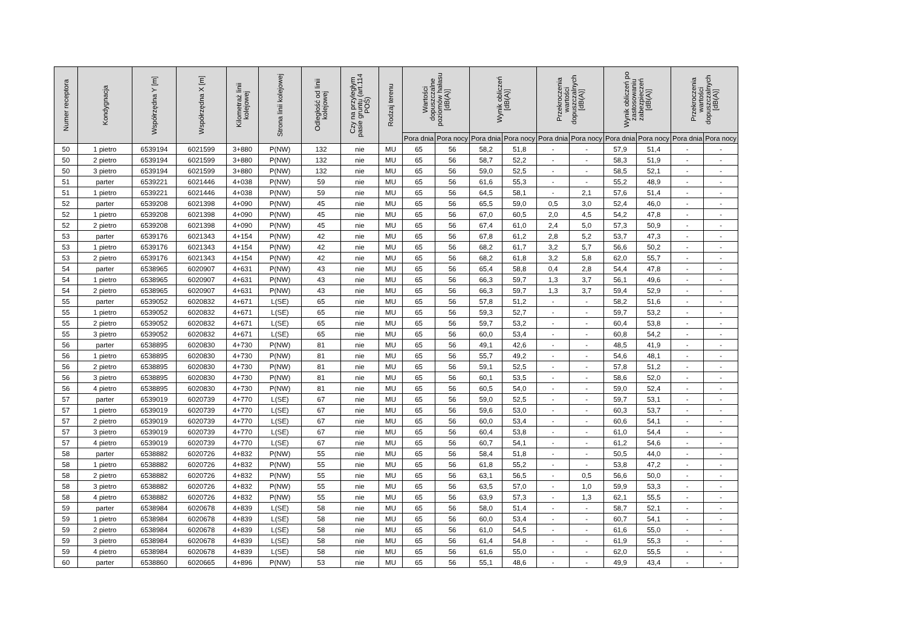| Numer receptora | Kondygnacja | Współrzędna Y [m] | Współrzędna X [m] | Kilometraż linii kolejowej | Strona linii kolejowej | Odległość od linii kolejowej | Czy na przyległym pasie gruntu (art.114 POŚ) | Rodzaj terenu | Wartości dopuszczalne poziomów hałasu [dB(A)] | | Wynik obliczeń [dB(A)] | | Przekroczenia wartości dopuszczalnych [dB(A)] | | Wynik obliczeń po zastosowaniu zabezpieczeń [dB(A)] | | Przekroczenia wartości dopuszczalnych [dB(A)] | |
| --- | --- | --- | --- | --- | --- | --- | --- | --- | --- | --- | --- | --- | --- | --- | --- | --- | --- | --- |
| | | | | | | | | | Pora dnia | Pora nocy | Pora dnia | Pora nocy | Pora dnia | Pora nocy | Pora dnia | Pora nocy | Pora dnia | Pora nocy |
| 50 | 1 pietro | 6539194 | 6021599 | 3+880 | P(NW) | 132 | nie | MU | 65 | 56 | 58,2 | 51,8 | - | - | 57,9 | 51,4 | - | - |
| 50 | 2 pietro | 6539194 | 6021599 | 3+880 | P(NW) | 132 | nie | MU | 65 | 56 | 58,7 | 52,2 | - | - | 58,3 | 51,9 | - | - |
| 50 | 3 pietro | 6539194 | 6021599 | 3+880 | P(NW) | 132 | nie | MU | 65 | 56 | 59,0 | 52,5 | - | - | 58,5 | 52,1 | - | - |
| 51 | parter | 6539221 | 6021446 | 4+038 | P(NW) | 59 | nie | MU | 65 | 56 | 61,6 | 55,3 | - | - | 55,2 | 48,9 | - | - |
| 51 | 1 pietro | 6539221 | 6021446 | 4+038 | P(NW) | 59 | nie | MU | 65 | 56 | 64,5 | 58,1 | - | 2,1 | 57,6 | 51,4 | - | - |
| 52 | parter | 6539208 | 6021398 | 4+090 | P(NW) | 45 | nie | MU | 65 | 56 | 65,5 | 59,0 | 0,5 | 3,0 | 52,4 | 46,0 | - | - |
| 52 | 1 pietro | 6539208 | 6021398 | 4+090 | P(NW) | 45 | nie | MU | 65 | 56 | 67,0 | 60,5 | 2,0 | 4,5 | 54,2 | 47,8 | - | - |
| 52 | 2 pietro | 6539208 | 6021398 | 4+090 | P(NW) | 45 | nie | MU | 65 | 56 | 67,4 | 61,0 | 2,4 | 5,0 | 57,3 | 50,9 | - | - |
| 53 | parter | 6539176 | 6021343 | 4+154 | P(NW) | 42 | nie | MU | 65 | 56 | 67,8 | 61,2 | 2,8 | 5,2 | 53,7 | 47,3 | - | - |
| 53 | 1 pietro | 6539176 | 6021343 | 4+154 | P(NW) | 42 | nie | MU | 65 | 56 | 68,2 | 61,7 | 3,2 | 5,7 | 56,6 | 50,2 | - | - |
| 53 | 2 pietro | 6539176 | 6021343 | 4+154 | P(NW) | 42 | nie | MU | 65 | 56 | 68,2 | 61,8 | 3,2 | 5,8 | 62,0 | 55,7 | - | - |
| 54 | parter | 6538965 | 6020907 | 4+631 | P(NW) | 43 | nie | MU | 65 | 56 | 65,4 | 58,8 | 0,4 | 2,8 | 54,4 | 47,8 | - | - |
| 54 | 1 pietro | 6538965 | 6020907 | 4+631 | P(NW) | 43 | nie | MU | 65 | 56 | 66,3 | 59,7 | 1,3 | 3,7 | 56,1 | 49,6 | - | - |
| 54 | 2 pietro | 6538965 | 6020907 | 4+631 | P(NW) | 43 | nie | MU | 65 | 56 | 66,3 | 59,7 | 1,3 | 3,7 | 59,4 | 52,9 | - | - |
| 55 | parter | 6539052 | 6020832 | 4+671 | L(SE) | 65 | nie | MU | 65 | 56 | 57,8 | 51,2 | - | - | 58,2 | 51,6 | - | - |
| 55 | 1 pietro | 6539052 | 6020832 | 4+671 | L(SE) | 65 | nie | MU | 65 | 56 | 59,3 | 52,7 | - | - | 59,7 | 53,2 | - | - |
| 55 | 2 pietro | 6539052 | 6020832 | 4+671 | L(SE) | 65 | nie | MU | 65 | 56 | 59,7 | 53,2 | - | - | 60,4 | 53,8 | - | - |
| 55 | 3 pietro | 6539052 | 6020832 | 4+671 | L(SE) | 65 | nie | MU | 65 | 56 | 60,0 | 53,4 | - | - | 60,8 | 54,2 | - | - |
| 56 | parter | 6538895 | 6020830 | 4+730 | P(NW) | 81 | nie | MU | 65 | 56 | 49,1 | 42,6 | - | - | 48,5 | 41,9 | - | - |
| 56 | 1 pietro | 6538895 | 6020830 | 4+730 | P(NW) | 81 | nie | MU | 65 | 56 | 55,7 | 49,2 | - | - | 54,6 | 48,1 | - | - |
| 56 | 2 pietro | 6538895 | 6020830 | 4+730 | P(NW) | 81 | nie | MU | 65 | 56 | 59,1 | 52,5 | - | - | 57,8 | 51,2 | - | - |
| 56 | 3 pietro | 6538895 | 6020830 | 4+730 | P(NW) | 81 | nie | MU | 65 | 56 | 60,1 | 53,5 | - | - | 58,6 | 52,0 | - | - |
| 56 | 4 pietro | 6538895 | 6020830 | 4+730 | P(NW) | 81 | nie | MU | 65 | 56 | 60,5 | 54,0 | - | - | 59,0 | 52,4 | - | - |
| 57 | parter | 6539019 | 6020739 | 4+770 | L(SE) | 67 | nie | MU | 65 | 56 | 59,0 | 52,5 | - | - | 59,7 | 53,1 | - | - |
| 57 | 1 pietro | 6539019 | 6020739 | 4+770 | L(SE) | 67 | nie | MU | 65 | 56 | 59,6 | 53,0 | - | - | 60,3 | 53,7 | - | - |
| 57 | 2 pietro | 6539019 | 6020739 | 4+770 | L(SE) | 67 | nie | MU | 65 | 56 | 60,0 | 53,4 | - | - | 60,6 | 54,1 | - | - |
| 57 | 3 pietro | 6539019 | 6020739 | 4+770 | L(SE) | 67 | nie | MU | 65 | 56 | 60,4 | 53,8 | - | - | 61,0 | 54,4 | - | - |
| 57 | 4 pietro | 6539019 | 6020739 | 4+770 | L(SE) | 67 | nie | MU | 65 | 56 | 60,7 | 54,1 | - | - | 61,2 | 54,6 | - | - |
| 58 | parter | 6538882 | 6020726 | 4+832 | P(NW) | 55 | nie | MU | 65 | 56 | 58,4 | 51,8 | - | - | 50,5 | 44,0 | - | - |
| 58 | 1 pietro | 6538882 | 6020726 | 4+832 | P(NW) | 55 | nie | MU | 65 | 56 | 61,8 | 55,2 | - | - | 53,8 | 47,2 | - | - |
| 58 | 2 pietro | 6538882 | 6020726 | 4+832 | P(NW) | 55 | nie | MU | 65 | 56 | 63,1 | 56,5 | - | 0,5 | 56,6 | 50,0 | - | - |
| 58 | 3 pietro | 6538882 | 6020726 | 4+832 | P(NW) | 55 | nie | MU | 65 | 56 | 63,5 | 57,0 | - | 1,0 | 59,9 | 53,3 | - | - |
| 58 | 4 pietro | 6538882 | 6020726 | 4+832 | P(NW) | 55 | nie | MU | 65 | 56 | 63,9 | 57,3 | - | 1,3 | 62,1 | 55,5 | - | - |
| 59 | parter | 6538984 | 6020678 | 4+839 | L(SE) | 58 | nie | MU | 65 | 56 | 58,0 | 51,4 | - | - | 58,7 | 52,1 | - | - |
| 59 | 1 pietro | 6538984 | 6020678 | 4+839 | L(SE) | 58 | nie | MU | 65 | 56 | 60,0 | 53,4 | - | - | 60,7 | 54,1 | - | - |
| 59 | 2 pietro | 6538984 | 6020678 | 4+839 | L(SE) | 58 | nie | MU | 65 | 56 | 61,0 | 54,5 | - | - | 61,6 | 55,0 | - | - |
| 59 | 3 pietro | 6538984 | 6020678 | 4+839 | L(SE) | 58 | nie | MU | 65 | 56 | 61,4 | 54,8 | - | - | 61,9 | 55,3 | - | - |
| 59 | 4 pietro | 6538984 | 6020678 | 4+839 | L(SE) | 58 | nie | MU | 65 | 56 | 61,6 | 55,0 | - | - | 62,0 | 55,5 | - | - |
| 60 | parter | 6538860 | 6020665 | 4+896 | P(NW) | 53 | nie | MU | 65 | 56 | 55,1 | 48,6 | - | - | 49,9 | 43,4 | - | - |